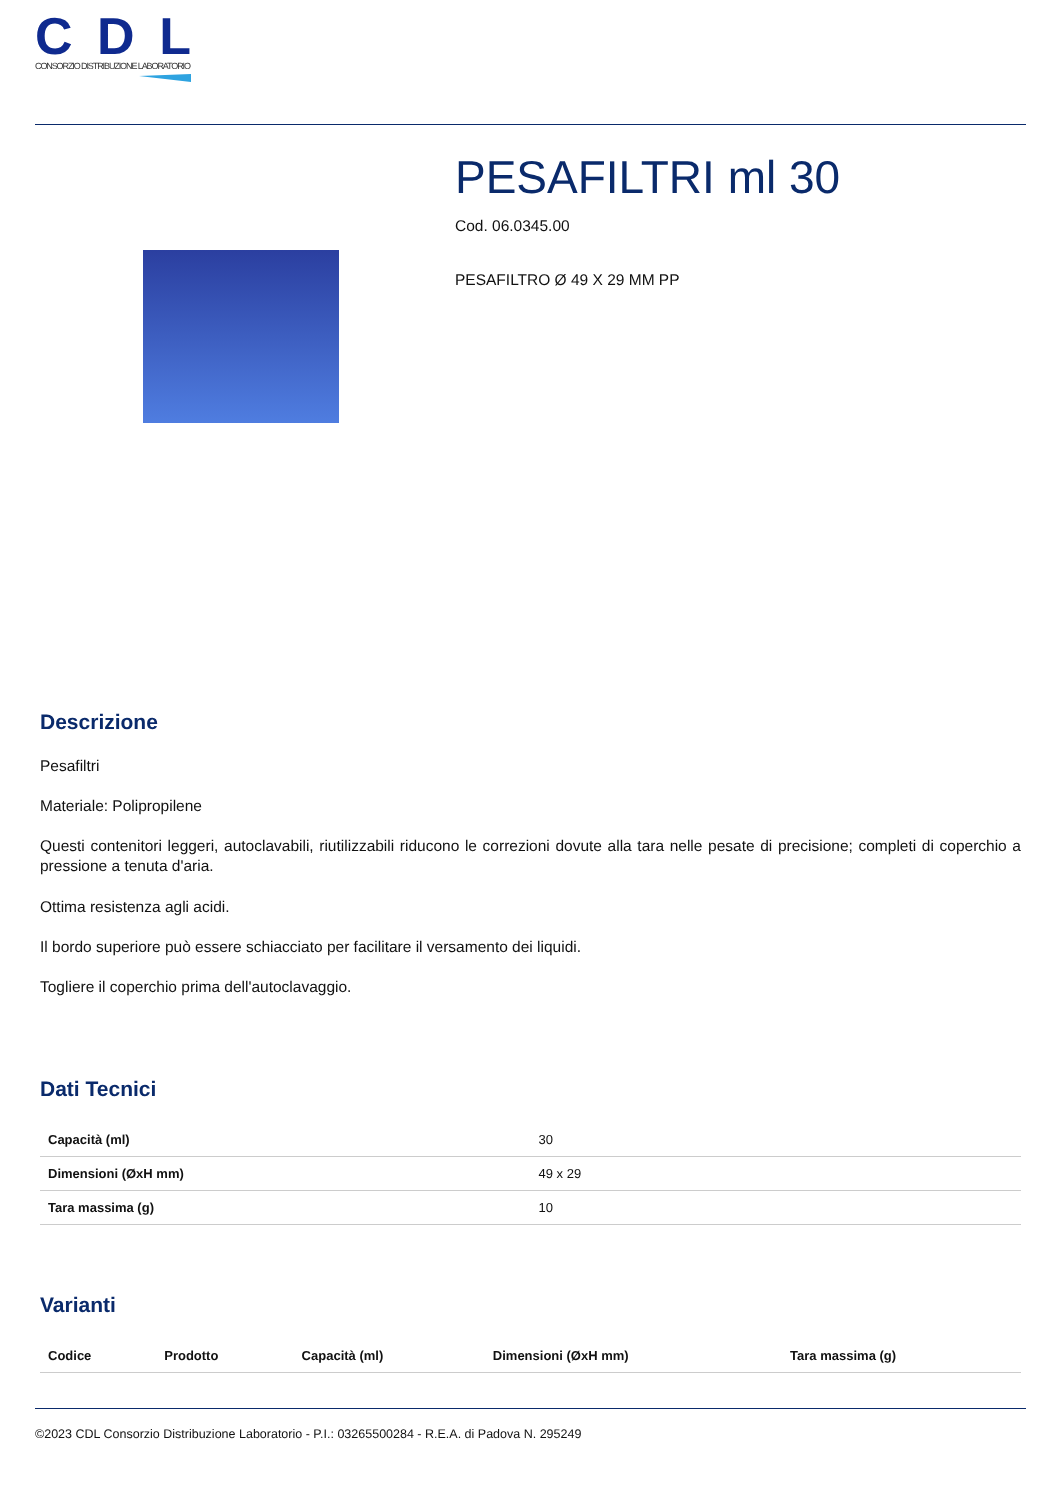CDL
CONSORZIO DISTRIBUZIONE LABORATORIO
PESAFILTRI ml 30
Cod. 06.0345.00
PESAFILTRO Ø 49 X 29 MM PP
Descrizione
Pesafiltri
Materiale: Polipropilene
Questi contenitori leggeri, autoclavabili, riutilizzabili riducono le correzioni dovute alla tara nelle pesate di precisione; completi di coperchio a pressione a tenuta d'aria.
Ottima resistenza agli acidi.
Il bordo superiore può essere schiacciato per facilitare il versamento dei liquidi.
Togliere il coperchio prima dell'autoclavaggio.
Dati Tecnici
| Capacità (ml) | 30 |
| Dimensioni (ØxH mm) | 49 x 29 |
| Tara massima (g) | 10 |
Varianti
| Codice | Prodotto | Capacità (ml) | Dimensioni (ØxH mm) | Tara massima (g) |
| --- | --- | --- | --- | --- |
©2023 CDL Consorzio Distribuzione Laboratorio - P.I.: 03265500284 - R.E.A. di Padova N. 295249